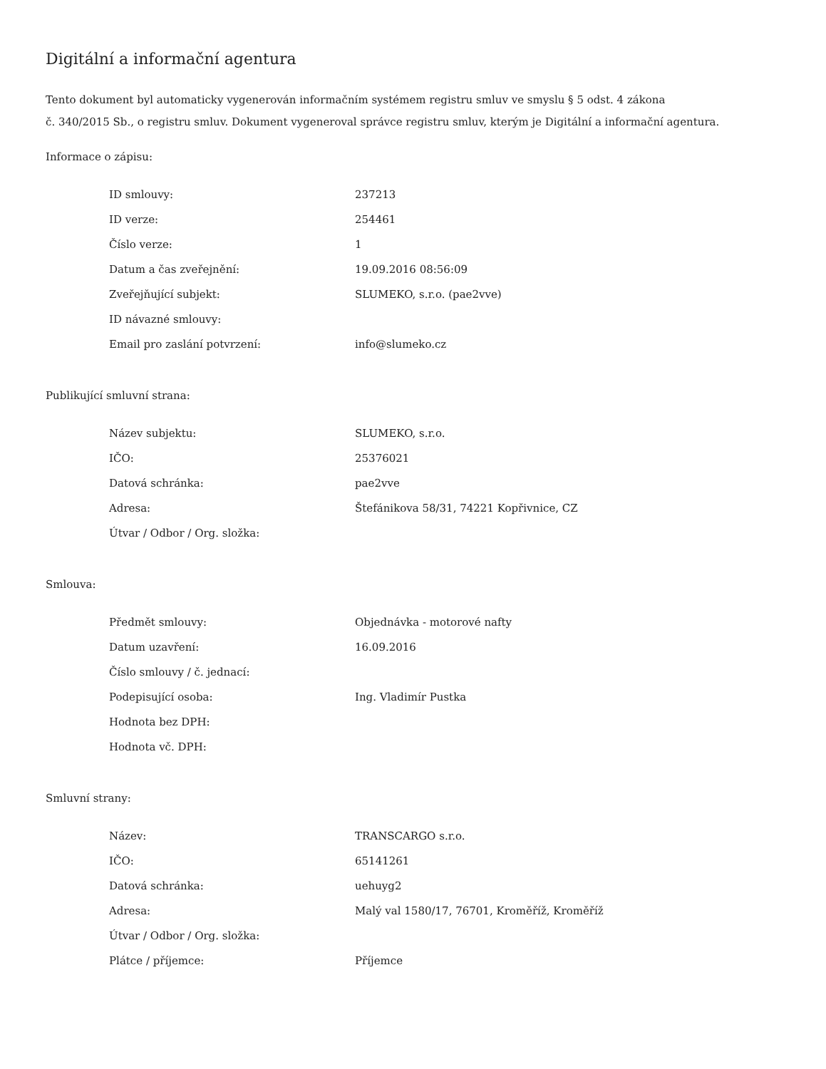Digitální a informační agentura
Tento dokument byl automaticky vygenerován informačním systémem registru smluv ve smyslu § 5 odst. 4 zákona
č. 340/2015 Sb., o registru smluv. Dokument vygeneroval správce registru smluv, kterým je Digitální a informační agentura.
Informace o zápisu:
| ID smlouvy: | 237213 |
| ID verze: | 254461 |
| Číslo verze: | 1 |
| Datum a čas zveřejnění: | 19.09.2016 08:56:09 |
| Zveřejňující subjekt: | SLUMEKO, s.r.o. (pae2vve) |
| ID návazné smlouvy: | |
| Email pro zaslání potvrzení: | info@slumeko.cz |
Publikující smluvní strana:
| Název subjektu: | SLUMEKO, s.r.o. |
| IČO: | 25376021 |
| Datová schránka: | pae2vve |
| Adresa: | Štefánikova 58/31, 74221 Kopřivnice, CZ |
| Útvar / Odbor / Org. složka: | |
Smlouva:
| Předmět smlouvy: | Objednávka - motorové nafty |
| Datum uzavření: | 16.09.2016 |
| Číslo smlouvy / č. jednací: | |
| Podepisující osoba: | Ing. Vladimír Pustka |
| Hodnota bez DPH: | |
| Hodnota vč. DPH: | |
Smluvní strany:
| Název: | TRANSCARGO s.r.o. |
| IČO: | 65141261 |
| Datová schránka: | uehuyg2 |
| Adresa: | Malý val 1580/17, 76701, Kroměříž, Kroměříž |
| Útvar / Odbor / Org. složka: | |
| Plátce / příjemce: | Příjemce |